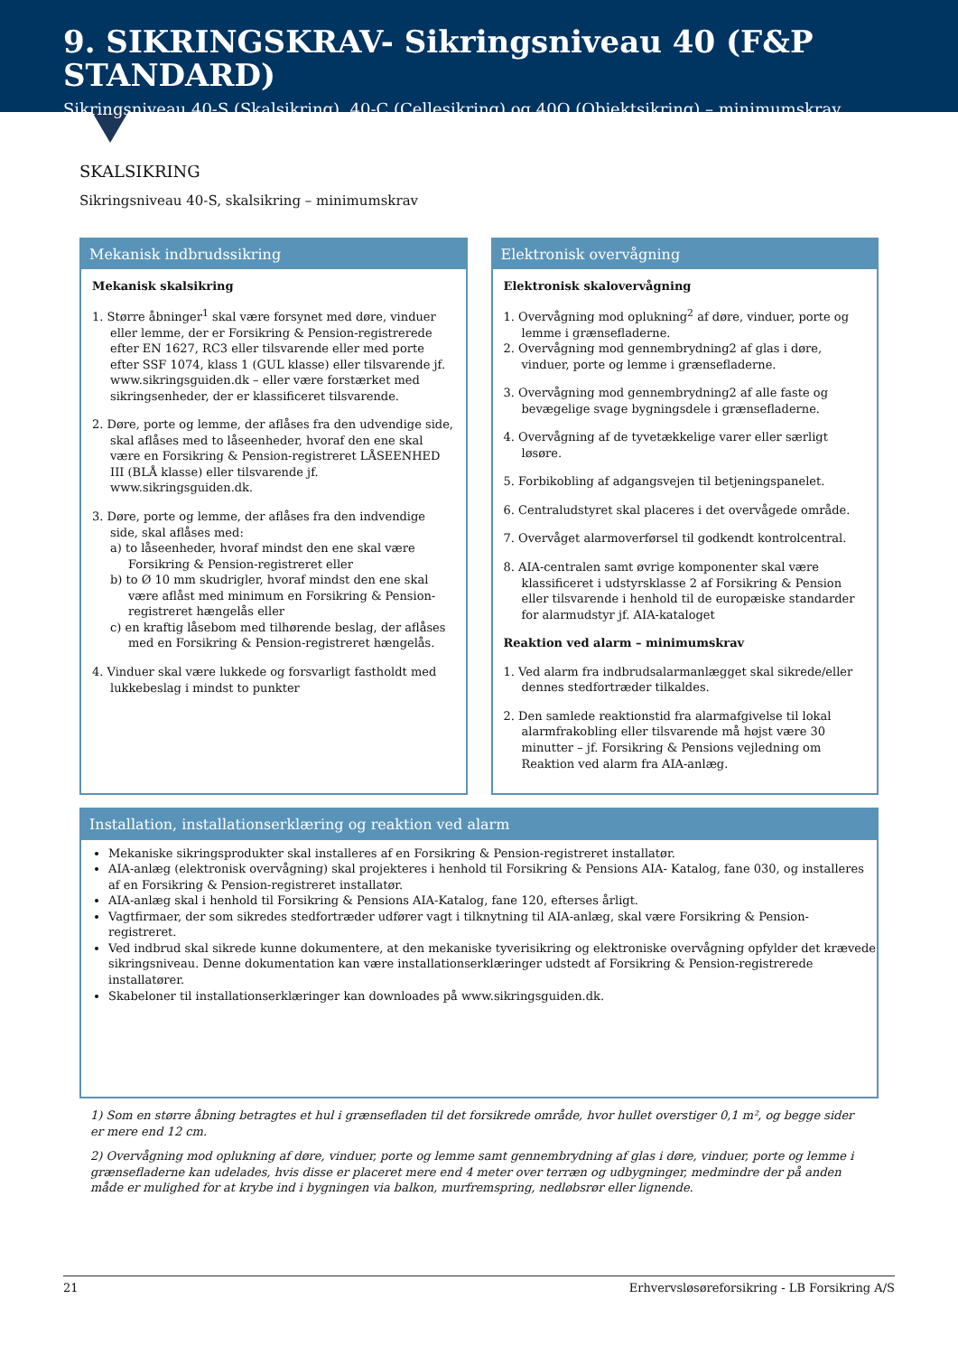9. SIKRINGSKRAV- Sikringsniveau 40 (F&P STANDARD)
Sikringsniveau 40-S (Skalsikring), 40-C (Cellesikring) og 40O (Objektsikring) – minimumskrav
SKALSIKRING
Sikringsniveau 40-S, skalsikring – minimumskrav
Mekanisk indbrudssikring
Mekanisk skalsikring
1. Større åbninger<sup>1</sup> skal være forsynet med døre, vinduer eller lemme, der er Forsikring & Pension-registrerede efter EN 1627, RC3 eller tilsvarende eller med porte efter SSF 1074, klass 1 (GUL klasse) eller tilsvarende jf. www.sikringsguiden.dk – eller være forstærket med sikringsenheder, der er klassificeret tilsvarende.
2. Døre, porte og lemme, der aflåses fra den udvendige side, skal aflåses med to låseenheder, hvoraf den ene skal være en Forsikring & Pension-registreret LÅSEENHED III (BLÅ klasse) eller tilsvarende jf. www.sikringsguiden.dk.
3. Døre, porte og lemme, der aflåses fra den indvendige side, skal aflåses med:
a) to låseenheder, hvoraf mindst den ene skal være Forsikring & Pension-registreret eller
b) to Ø 10 mm skudrigler, hvoraf mindst den ene skal være aflåst med minimum en Forsikring & Pension-registreret hængelås eller
c) en kraftig låsebom med tilhørende beslag, der aflåses med en Forsikring & Pension-registreret hængelås.
4. Vinduer skal være lukkede og forsvarligt fastholdt med lukkebeslag i mindst to punkter
Elektronisk overvågning
Elektronisk skalovervågning
1. Overvågning mod oplukning<sup>2</sup> af døre, vinduer, porte og lemme i grænsefladerne.
2. Overvågning mod gennembrydning2 af glas i døre, vinduer, porte og lemme i grænsefladerne.
3. Overvågning mod gennembrydning2 af alle faste og bevægelige svage bygningsdele i grænsefladerne.
4. Overvågning af de tyvetækkelige varer eller særligt løsøre.
5. Forbikobling af adgangsvejen til betjeningspanelet.
6. Centraludstyret skal placeres i det overvågede område.
7. Overvåget alarmoverførsel til godkendt kontrolcentral.
8. AIA-centralen samt øvrige komponenter skal være klassificeret i udstyrsklasse 2 af Forsikring & Pension eller tilsvarende i henhold til de europæiske standarder for alarmudstyr jf. AIA-kataloget
Reaktion ved alarm – minimumskrav
1. Ved alarm fra indbrudsalarmanlægget skal sikrede/eller dennes stedfortræder tilkaldes.
2. Den samlede reaktionstid fra alarmafgivelse til lokal alarmfrakobling eller tilsvarende må højst være 30 minutter – jf. Forsikring & Pensions vejledning om Reaktion ved alarm fra AIA-anlæg.
Installation, installationserklæring og reaktion ved alarm
Mekaniske sikringsprodukter skal installeres af en Forsikring & Pension-registreret installatør.
AIA-anlæg (elektronisk overvågning) skal projekteres i henhold til Forsikring & Pensions AIA- Katalog, fane 030, og installeres af en Forsikring & Pension-registreret installatør.
AIA-anlæg skal i henhold til Forsikring & Pensions AIA-Katalog, fane 120, efterses årligt.
Vagtfirmaer, der som sikredes stedfortræder udfører vagt i tilknytning til AIA-anlæg, skal være Forsikring & Pension-registreret.
Ved indbrud skal sikrede kunne dokumentere, at den mekaniske tyverisikring og elektroniske overvågning opfylder det krævede sikringsniveau. Denne dokumentation kan være installationserklæringer udstedt af Forsikring & Pension-registrerede installatører.
Skabeloner til installationserklæringer kan downloades på www.sikringsguiden.dk.
1) Som en større åbning betragtes et hul i grænsefladen til det forsikrede område, hvor hullet overstiger 0,1 m², og begge sider er mere end 12 cm.
2) Overvågning mod oplukning af døre, vinduer, porte og lemme samt gennembrydning af glas i døre, vinduer, porte og lemme i grænsefladerne kan udelades, hvis disse er placeret mere end 4 meter over terræn og udbygninger, medmindre der på anden måde er mulighed for at krybe ind i bygningen via balkon, murfremspring, nedløbsrør eller lignende.
21 Erhvervsløsøreforsikring - LB Forsikring A/S